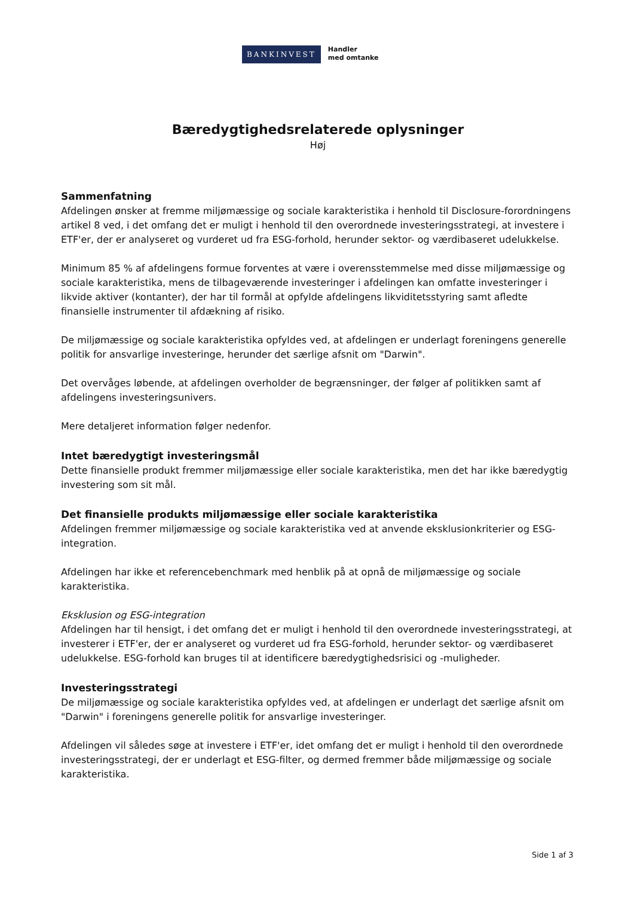BANKINVEST
Handler
med omtanke
Bæredygtighedsrelaterede oplysninger
Høj
Sammenfatning
Afdelingen ønsker at fremme miljømæssige og sociale karakteristika i henhold til Disclosure-forordningens artikel 8 ved, i det omfang det er muligt i henhold til den overordnede investeringsstrategi, at investere i ETF'er, der er analyseret og vurderet ud fra ESG-forhold, herunder sektor- og værdibaseret udelukkelse.
Minimum 85 % af afdelingens formue forventes at være i overensstemmelse med disse miljømæssige og sociale karakteristika, mens de tilbageværende investeringer i afdelingen kan omfatte investeringer i likvide aktiver (kontanter), der har til formål at opfylde afdelingens likviditetsstyring samt afledte finansielle instrumenter til afdækning af risiko.
De miljømæssige og sociale karakteristika opfyldes ved, at afdelingen er underlagt foreningens generelle politik for ansvarlige investeringe, herunder det særlige afsnit om "Darwin".
Det overvåges løbende, at afdelingen overholder de begrænsninger, der følger af politikken samt af afdelingens investeringsunivers.
Mere detaljeret information følger nedenfor.
Intet bæredygtigt investeringsmål
Dette finansielle produkt fremmer miljømæssige eller sociale karakteristika, men det har ikke bæredygtig investering som sit mål.
Det finansielle produkts miljømæssige eller sociale karakteristika
Afdelingen fremmer miljømæssige og sociale karakteristika ved at anvende eksklusionkriterier og ESG-integration.
Afdelingen har ikke et referencebenchmark med henblik på at opnå de miljømæssige og sociale karakteristika.
Eksklusion og ESG-integration
Afdelingen har til hensigt, i det omfang det er muligt i henhold til den overordnede investeringsstrategi, at investerer i ETF'er, der er analyseret og vurderet ud fra ESG-forhold, herunder sektor- og værdibaseret udelukkelse. ESG-forhold kan bruges til at identificere bæredygtighedsrisici og -muligheder.
Investeringsstrategi
De miljømæssige og sociale karakteristika opfyldes ved, at afdelingen er underlagt det særlige afsnit om "Darwin" i foreningens generelle politik for ansvarlige investeringer.
Afdelingen vil således søge at investere i ETF'er, idet omfang det er muligt i henhold til den overordnede investeringsstrategi, der er underlagt et ESG-filter, og dermed fremmer både miljømæssige og sociale karakteristika.
Side 1 af 3